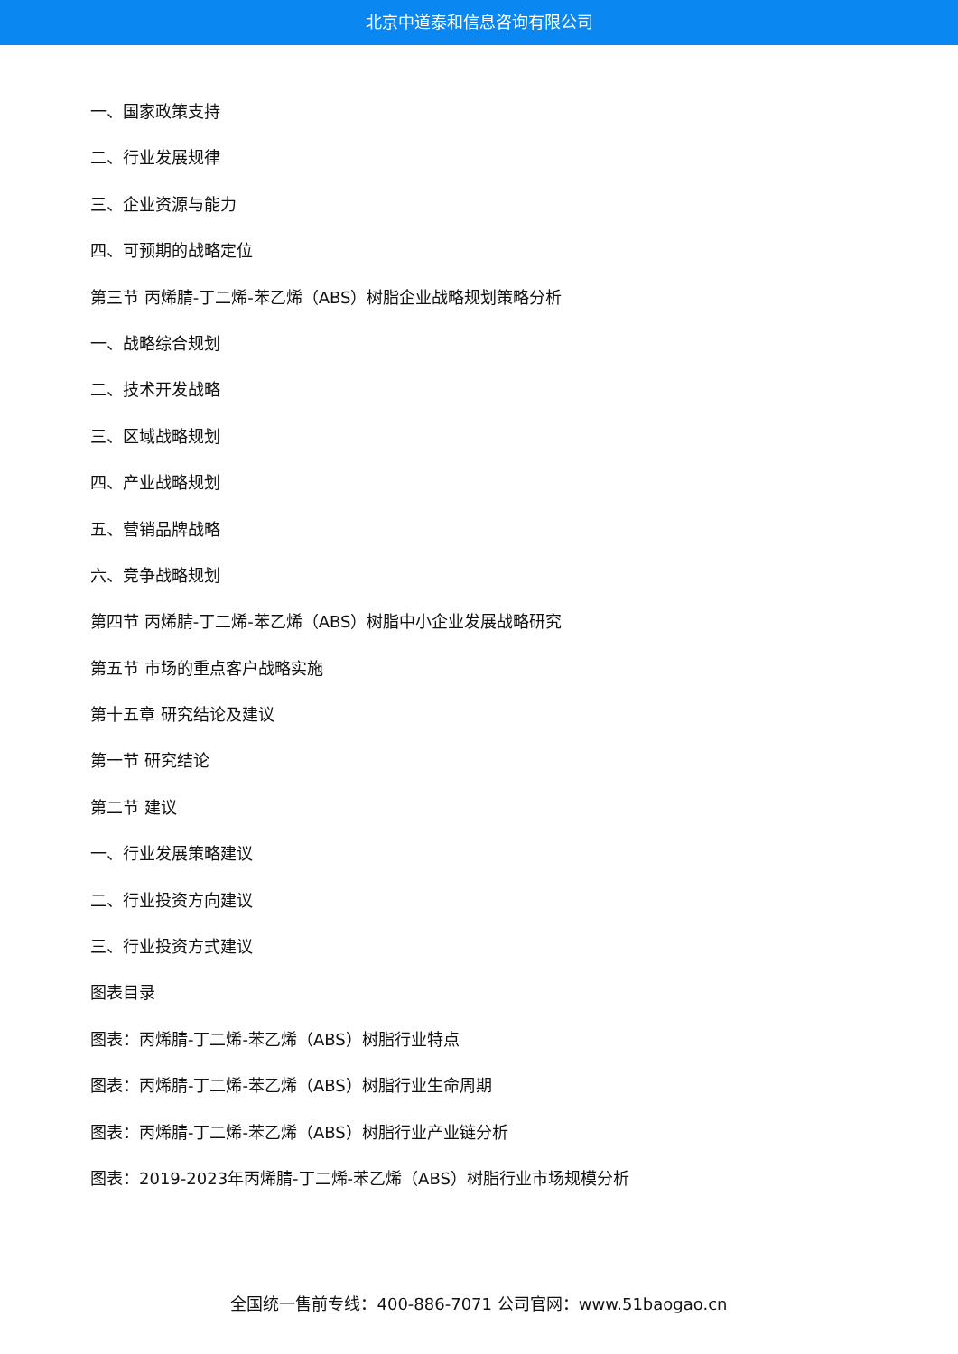北京中道泰和信息咨询有限公司
一、国家政策支持
二、行业发展规律
三、企业资源与能力
四、可预期的战略定位
第三节 丙烯腈-丁二烯-苯乙烯（ABS）树脂企业战略规划策略分析
一、战略综合规划
二、技术开发战略
三、区域战略规划
四、产业战略规划
五、营销品牌战略
六、竞争战略规划
第四节 丙烯腈-丁二烯-苯乙烯（ABS）树脂中小企业发展战略研究
第五节 市场的重点客户战略实施
第十五章 研究结论及建议
第一节 研究结论
第二节 建议
一、行业发展策略建议
二、行业投资方向建议
三、行业投资方式建议
图表目录
图表：丙烯腈-丁二烯-苯乙烯（ABS）树脂行业特点
图表：丙烯腈-丁二烯-苯乙烯（ABS）树脂行业生命周期
图表：丙烯腈-丁二烯-苯乙烯（ABS）树脂行业产业链分析
图表：2019-2023年丙烯腈-丁二烯-苯乙烯（ABS）树脂行业市场规模分析
全国统一售前专线：400-886-7071 公司官网：www.51baogao.cn